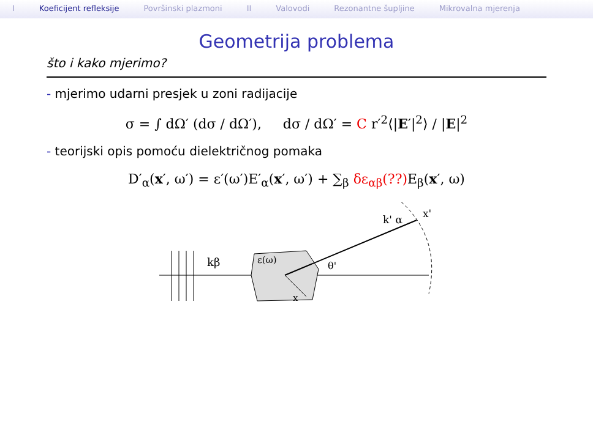I Koeficijent refleksije Površinski plazmoni II Valovodi Rezonantne šupljine Mikrovalna mjerenja
Geometrija problema
što i kako mjerimo?
- mjerimo udarni presjek u zoni radijacije
σ = ∫ dΩ′ (dσ / dΩ′), dσ / dΩ′ = C r′<sup>2</sup>⟨|E′|<sup>2</sup>⟩ / |E|<sup>2</sup>
- teorijski opis pomoću dielektričnog pomaka
D′<sub>α</sub>(x′, ω′) = ε′(ω′)E′<sub>α</sub>(x′, ω′) + ∑<sub>β</sub> δε<sub>αβ</sub>(??) E<sub>β</sub>(x′, ω)
kβ
ε(ω)
θ'
k' α
x'
x